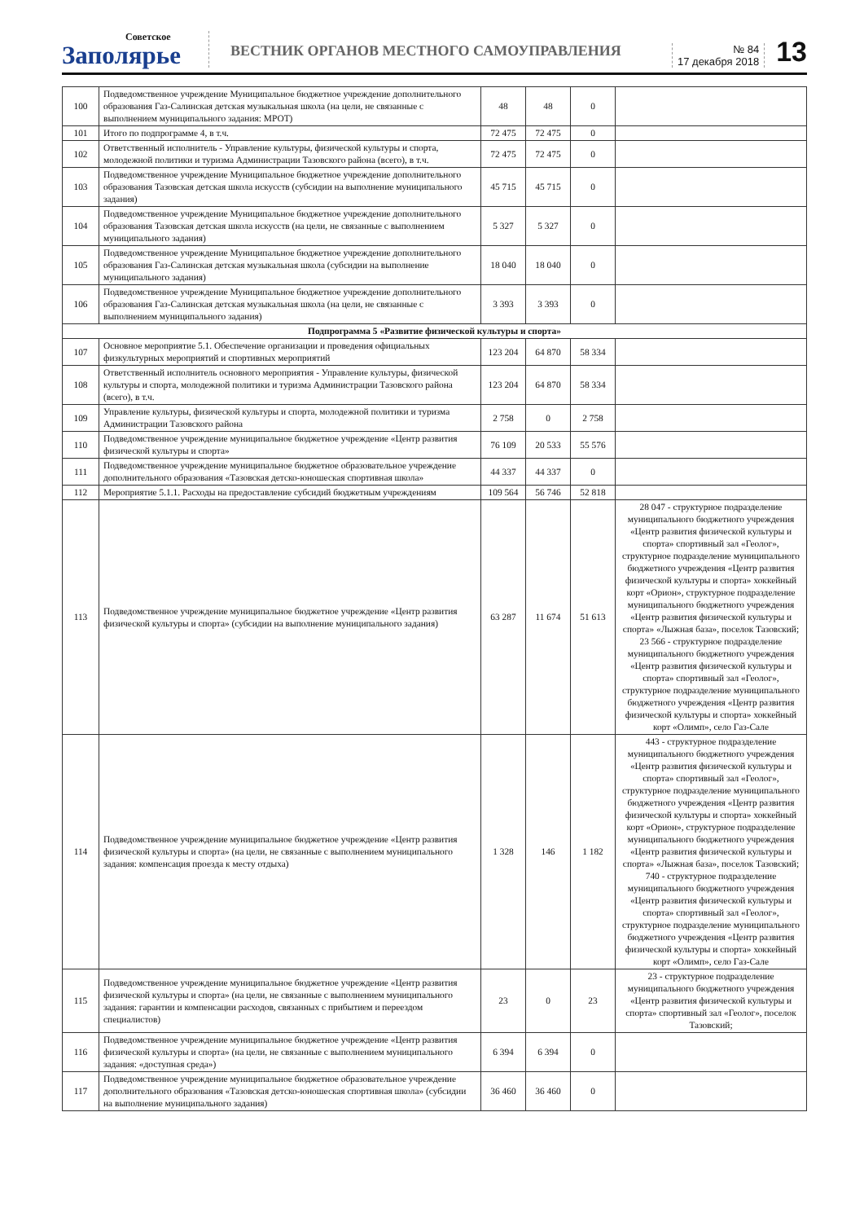Советское
Заполярье
ВЕСТНИК ОРГАНОВ МЕСТНОГО САМОУПРАВЛЕНИЯ
№ 84
17 декабря 2018
13
| 100 | Подведомственное учреждение Муниципальное бюджетное учреждение дополнительного образования Газ-Салинская детская музыкальная школа (на цели, не связанные с выполнением муниципального задания: МРОТ) | 48 | 48 | 0 | |
| 101 | Итого по подпрограмме 4, в т.ч. | 72 475 | 72 475 | 0 | |
| 102 | Ответственный исполнитель - Управление культуры, физической культуры и спорта, молодежной политики и туризма Администрации Тазовского района (всего), в т.ч. | 72 475 | 72 475 | 0 | |
| 103 | Подведомственное учреждение Муниципальное бюджетное учреждение дополнительного образования Тазовская детская школа искусств (субсидии на выполнение муниципального задания) | 45 715 | 45 715 | 0 | |
| 104 | Подведомственное учреждение Муниципальное бюджетное учреждение дополнительного образования Тазовская детская школа искусств (на цели, не связанные с выполнением муниципального задания) | 5 327 | 5 327 | 0 | |
| 105 | Подведомственное учреждение Муниципальное бюджетное учреждение дополнительного образования Газ-Салинская детская музыкальная школа (субсидии на выполнение муниципального задания) | 18 040 | 18 040 | 0 | |
| 106 | Подведомственное учреждение Муниципальное бюджетное учреждение дополнительного образования Газ-Салинская детская музыкальная школа (на цели, не связанные с выполнением муниципального задания) | 3 393 | 3 393 | 0 | |
| Подпрограмма 5 «Развитие физической культуры и спорта» | | | | | |
| 107 | Основное мероприятие 5.1. Обеспечение организации и проведения официальных физкультурных мероприятий и спортивных мероприятий | 123 204 | 64 870 | 58 334 | |
| 108 | Ответственный исполнитель основного мероприятия - Управление культуры, физической культуры и спорта, молодежной политики и туризма Администрации Тазовского района (всего), в т.ч. | 123 204 | 64 870 | 58 334 | |
| 109 | Управление культуры, физической культуры и спорта, молодежной политики и туризма Администрации Тазовского района | 2 758 | 0 | 2 758 | |
| 110 | Подведомственное учреждение муниципальное бюджетное учреждение «Центр развития физической культуры и спорта» | 76 109 | 20 533 | 55 576 | |
| 111 | Подведомственное учреждение муниципальное бюджетное образовательное учреждение дополнительного образования «Тазовская детско-юношеская спортивная школа» | 44 337 | 44 337 | 0 | |
| 112 | Мероприятие 5.1.1. Расходы на предоставление субсидий бюджетным учреждениям | 109 564 | 56 746 | 52 818 | |
| 113 | Подведомственное учреждение муниципальное бюджетное учреждение «Центр развития физической культуры и спорта» (субсидии на выполнение муниципального задания) | 63 287 | 11 674 | 51 613 | 28 047 - структурное подразделение муниципального бюджетного учреждения «Центр развития физической культуры и спорта» спортивный зал «Геолог», структурное подразделение муниципального бюджетного учреждения «Центр развития физической культуры и спорта» хоккейный корт «Орион», структурное подразделение муниципального бюджетного учреждения «Центр развития физической культуры и спорта» «Лыжная база», поселок Тазовский; 23 566 - структурное подразделение муниципального бюджетного учреждения «Центр развития физической культуры и спорта» спортивный зал «Геолог», структурное подразделение муниципального бюджетного учреждения «Центр развития физической культуры и спорта» хоккейный корт «Олимп», село Газ-Сале |
| 114 | Подведомственное учреждение муниципальное бюджетное учреждение «Центр развития физической культуры и спорта» (на цели, не связанные с выполнением муниципального задания: компенсация проезда к месту отдыха) | 1 328 | 146 | 1 182 | 443 - структурное подразделение муниципального бюджетного учреждения «Центр развития физической культуры и спорта» спортивный зал «Геолог», структурное подразделение муниципального бюджетного учреждения «Центр развития физической культуры и спорта» хоккейный корт «Орион», структурное подразделение муниципального бюджетного учреждения «Центр развития физической культуры и спорта» «Лыжная база», поселок Тазовский; 740 - структурное подразделение муниципального бюджетного учреждения «Центр развития физической культуры и спорта» спортивный зал «Геолог», структурное подразделение муниципального бюджетного учреждения «Центр развития физической культуры и спорта» хоккейный корт «Олимп», село Газ-Сале |
| 115 | Подведомственное учреждение муниципальное бюджетное учреждение «Центр развития физической культуры и спорта» (на цели, не связанные с выполнением муниципального задания: гарантии и компенсации расходов, связанных с прибытием и переездом специалистов) | 23 | 0 | 23 | 23 - структурное подразделение муниципального бюджетного учреждения «Центр развития физической культуры и спорта» спортивный зал «Геолог», поселок Тазовский; |
| 116 | Подведомственное учреждение муниципальное бюджетное учреждение «Центр развития физической культуры и спорта» (на цели, не связанные с выполнением муниципального задания: «доступная среда») | 6 394 | 6 394 | 0 | |
| 117 | Подведомственное учреждение муниципальное бюджетное образовательное учреждение дополнительного образования «Тазовская детско-юношеская спортивная школа» (субсидии на выполнение муниципального задания) | 36 460 | 36 460 | 0 | |